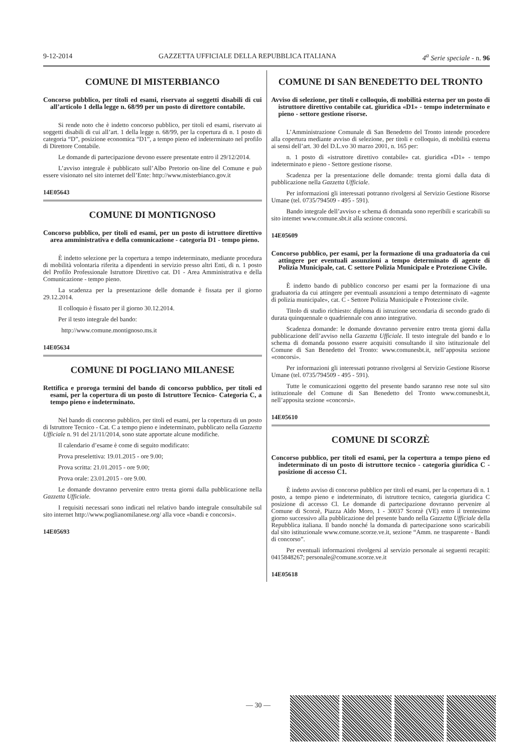9-12-2014 GAZZETTA UFFICIALE DELLA REPUBBLICA ITALIANA 4<sup>a</sup> Serie speciale - n. 96
COMUNE DI MISTERBIANCO
Concorso pubblico, per titoli ed esami, riservato ai soggetti disabili di cui all’articolo 1 della legge n. 68/99 per un posto di direttore contabile.
Si rende noto che è indetto concorso pubblico, per titoli ed esami, riservato ai soggetti disabili di cui all’art. 1 della legge n. 68/99, per la copertura di n. 1 posto di categoria “D”, posizione economica “D1”, a tempo pieno ed indeterminato nel profilo di Direttore Contabile.
Le domande di partecipazione devono essere presentate entro il 29/12/2014.
L’avviso integrale è pubblicato sull’Albo Pretorio on-line del Comune e può essere visionato nel sito internet dell’Ente: http://www.misterbianco.gov.it
14E05643
COMUNE DI MONTIGNOSO
Concorso pubblico, per titoli ed esami, per un posto di istruttore direttivo area amministrativa e della comunicazione - categoria D1 - tempo pieno.
È indetto selezione per la copertura a tempo indeterminato, mediante procedura di mobilità volontaria riferita a dipendenti in servizio presso altri Enti, di n. 1 posto del Profilo Professionale Istruttore Direttivo cat. D1 - Area Amministrativa e della Comunicazione - tempo pieno.
La scadenza per la presentazione delle domande è fissata per il giorno 29.12.2014.
Il colloquio è fissato per il giorno 30.12.2014.
Per il testo integrale del bando:
http://www.comune.montignoso.ms.it
14E05634
COMUNE DI POGLIANO MILANESE
Rettifica e proroga termini del bando di concorso pubblico, per titoli ed esami, per la copertura di un posto di Istruttore Tecnico- Categoria C, a tempo pieno e indeterminato.
Nel bando di concorso pubblico, per titoli ed esami, per la copertura di un posto di Istruttore Tecnico - Cat. C a tempo pieno e indeterminato, pubblicato nella Gazzetta Ufficiale n. 91 del 21/11/2014, sono state apportate alcune modifiche.
Il calendario d’esame è come di seguito modificato:
Prova preselettiva: 19.01.2015 - ore 9.00;
Prova scritta: 21.01.2015 - ore 9.00;
Prova orale: 23.01.2015 - ore 9.00.
Le domande dovranno pervenire entro trenta giorni dalla pubblicazione nella Gazzetta Ufficiale.
I requisiti necessari sono indicati nel relativo bando integrale consultabile sul sito internet http://www.poglianomilanese.org/ alla voce «bandi e concorsi».
14E05693
COMUNE DI SAN BENEDETTO DEL TRONTO
Avviso di selezione, per titoli e colloquio, di mobilità esterna per un posto di istruttore direttivo contabile cat. giuridica «D1» - tempo indeterminato e pieno - settore gestione risorse.
L’Amministrazione Comunale di San Benedetto del Tronto intende procedere alla copertura mediante avviso di selezione, per titoli e colloquio, di mobilità esterna ai sensi dell’art. 30 del D.L.vo 30 marzo 2001, n. 165 per:
n. 1 posto di «istruttore direttivo contabile» cat. giuridica «D1» - tempo indeterminato e pieno - Settore gestione risorse.
Scadenza per la presentazione delle domande: trenta giorni dalla data di pubblicazione nella Gazzetta Ufficiale.
Per informazioni gli interessati potranno rivolgersi al Servizio Gestione Risorse Umane (tel. 0735/794509 - 495 - 591).
Bando integrale dell’avviso e schema di domanda sono reperibili e scaricabili su sito intemet www.comune.sbt.it alla sezione concorsi.
14E05609
Concorso pubblico, per esami, per la formazione di una graduatoria da cui attingere per eventuali assunzioni a tempo determinato di agente di Polizia Municipale, cat. C settore Polizia Municipale e Protezione Civile.
È indetto bando di pubblico concorso per esami per la formazione di una graduatoria da cui attingere per eventuali assunzioni a tempo determinato di «agente di polizia municipale», cat. C - Settore Polizia Municipale e Protezione civile.
Titolo di studio richiesto: diploma di istruzione secondaria di secondo grado di durata quinquennale o quadriennale con anno integrativo.
Scadenza domande: le domande dovranno pervenire entro trenta giorni dalla pubblicazione dell’avviso nella Gazzetta Ufficiale. Il testo integrale del bando e lo schema di domanda possono essere acquisiti consultando il sito istituzionale del Comune di San Benedetto del Tronto: www.comunesbt.it, nell’apposita sezione «concorsi».
Per informazioni gli interessati potranno rivolgersi al Servizio Gestione Risorse Umane (tel. 0735/794509 - 495 - 591).
Tutte le comunicazioni oggetto del presente bando saranno rese note sul sito istituzionale del Comune di San Benedetto del Tronto www.comunesbt.it, nell’apposita sezione «concorsi».
14E05610
COMUNE DI SCORZÈ
Concorso pubblico, per titoli ed esami, per la copertura a tempo pieno ed indeterminato di un posto di istruttore tecnico - categoria giuridica C - posizione di accesso C1.
È indetto avviso di concorso pubblico per titoli ed esami, per la copertura di n. 1 posto, a tempo pieno e indeterminato, di istruttore tecnico, categoria giuridica C posizione di accesso Cl. Le domande di partecipazione dovranno pervenire al Comune di Scorzè, Piazza Aldo Moro, 1 - 30037 Scorzè (VE) entro il trentesimo giorno successivo alla pubblicazione del presente bando nella Gazzetta Ufficiale della Repubblica italiana. Il bando nonché la domanda di partecipazione sono scaricabili dal sito istituzionale www.comune.scorze.ve.it, sezione “Amm. ne trasparente - Bandi di concorso”.
Per eventuali informazioni rivolgersi al servizio personale ai seguenti recapiti: 0415848267; personale@comune.scorze.ve.it
14E05618
— 30 —